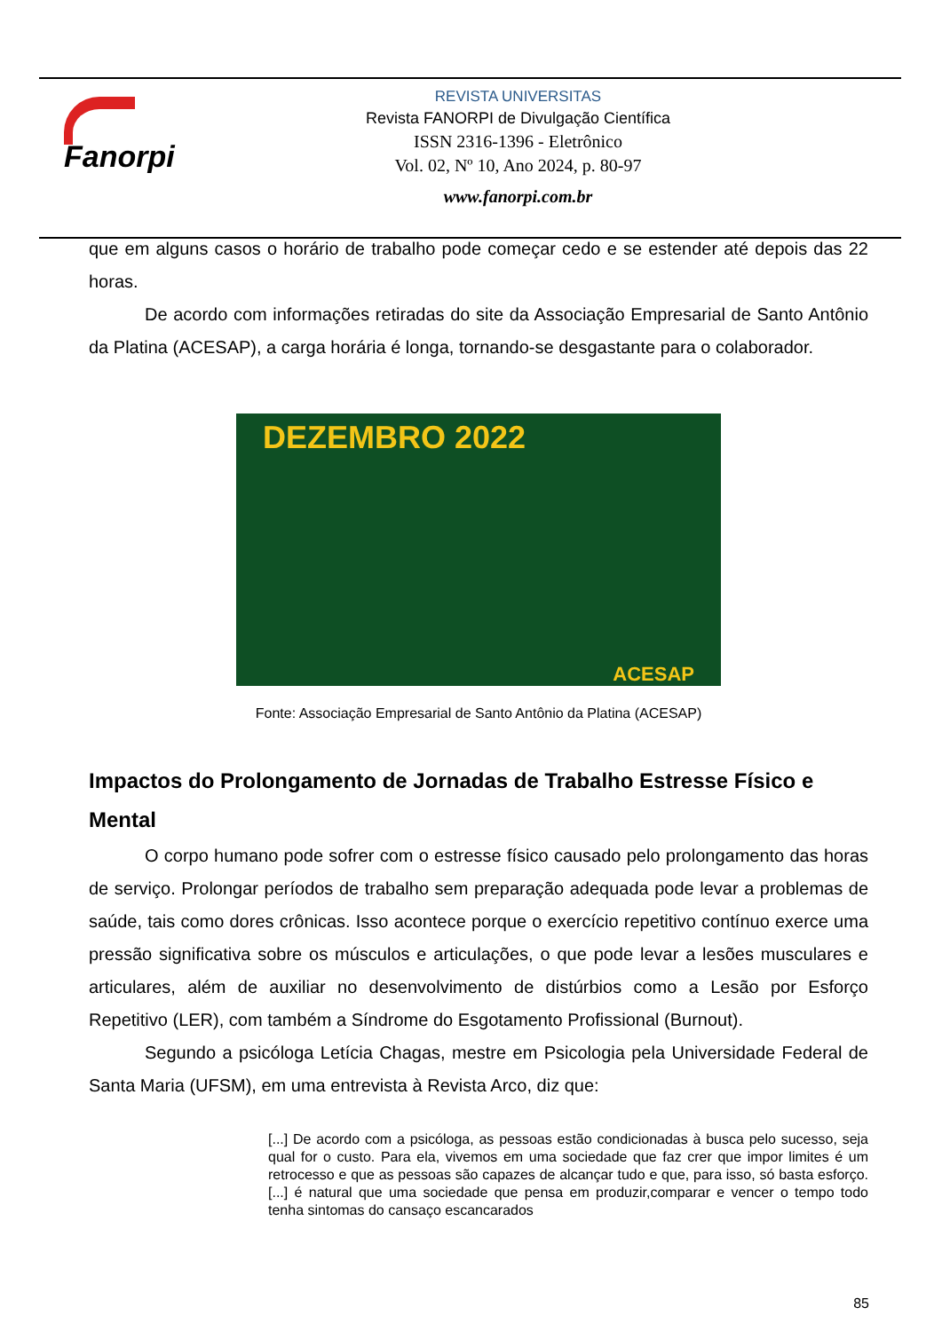Fanorpi
REVISTA UNIVERSITAS
Revista FANORPI de Divulgação Científica
ISSN 2316-1396 - Eletrônico
Vol. 02, Nº 10, Ano 2024, p. 80-97
www.fanorpi.com.br
que em alguns casos o horário de trabalho pode começar cedo e se estender até depois das 22 horas.
De acordo com informações retiradas do site da Associação Empresarial de Santo Antônio da Platina (ACESAP), a carga horária é longa, tornando-se desgastante para o colaborador.
DEZEMBRO 2022
ACESAP
Fonte: Associação Empresarial de Santo Antônio da Platina (ACESAP)
Impactos do Prolongamento de Jornadas de Trabalho Estresse Físico e Mental
O corpo humano pode sofrer com o estresse físico causado pelo prolongamento das horas de serviço. Prolongar períodos de trabalho sem preparação adequada pode levar a problemas de saúde, tais como dores crônicas. Isso acontece porque o exercício repetitivo contínuo exerce uma pressão significativa sobre os músculos e articulações, o que pode levar a lesões musculares e articulares, além de auxiliar no desenvolvimento de distúrbios como a Lesão por Esforço Repetitivo (LER), com também a Síndrome do Esgotamento Profissional (Burnout).
Segundo a psicóloga Letícia Chagas, mestre em Psicologia pela Universidade Federal de Santa Maria (UFSM), em uma entrevista à Revista Arco, diz que:
[...] De acordo com a psicóloga, as pessoas estão condicionadas à busca pelo sucesso, seja qual for o custo. Para ela, vivemos em uma sociedade que faz crer que impor limites é um retrocesso e que as pessoas são capazes de alcançar tudo e que, para isso, só basta esforço. [...] é natural que uma sociedade que pensa em produzir,comparar e vencer o tempo todo tenha sintomas do cansaço escancarados
85